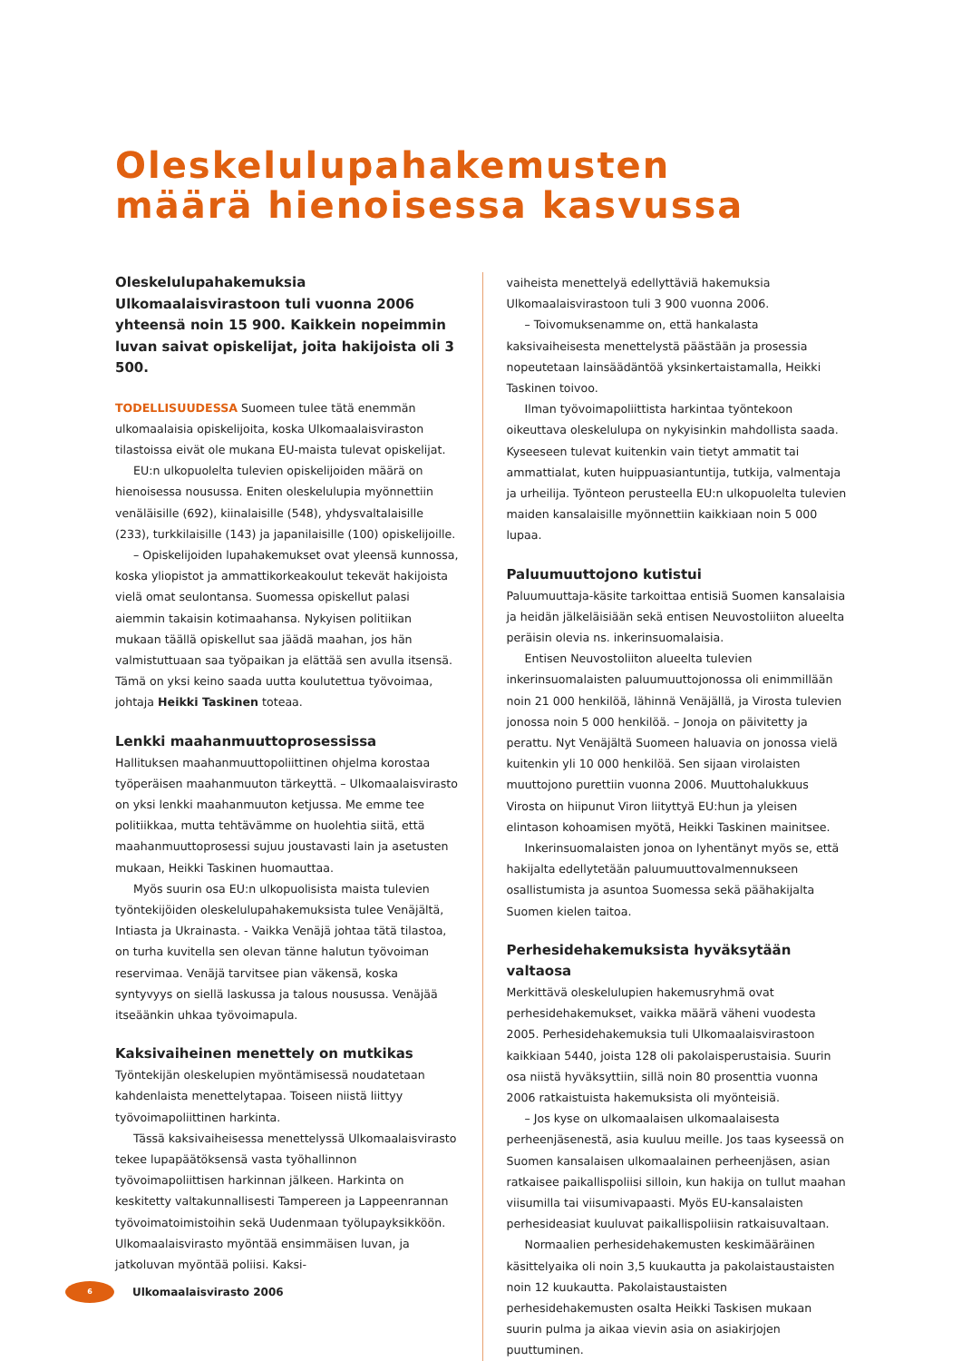Oleskelulupahakemusten
määrä hienoisessa kasvussa
Oleskelulupahakemuksia Ulkomaalaisvirastoon tuli vuonna 2006 yhteensä noin 15 900. Kaikkein nopeimmin luvan saivat opiskelijat, joita hakijoista oli 3 500.
TODELLISUUDESSA Suomeen tulee tätä enemmän ulkomaalaisia opiskelijoita, koska Ulkomaalaisviraston tilastoissa eivät ole mukana EU-maista tulevat opiskelijat.
EU:n ulkopuolelta tulevien opiskelijoiden määrä on hienoisessa nousussa. Eniten oleskelulupia myönnettiin venäläisille (692), kiinalaisille (548), yhdysvaltalaisille (233), turkkilaisille (143) ja japanilaisille (100) opiskelijoille.
– Opiskelijoiden lupahakemukset ovat yleensä kunnossa, koska yliopistot ja ammattikorkeakoulut tekevät hakijoista vielä omat seulontansa. Suomessa opiskellut palasi aiemmin takaisin kotimaahansa. Nykyisen politiikan mukaan täällä opiskellut saa jäädä maahan, jos hän valmistuttuaan saa työpaikan ja elättää sen avulla itsensä. Tämä on yksi keino saada uutta koulutettua työvoimaa, johtaja Heikki Taskinen toteaa.
Lenkki maahanmuuttoprosessissa
Hallituksen maahanmuuttopoliittinen ohjelma korostaa työperäisen maahanmuuton tärkeyttä. – Ulkomaalaisvirasto on yksi lenkki maahanmuuton ketjussa. Me emme tee politiikkaa, mutta tehtävämme on huolehtia siitä, että maahanmuuttoprosessi sujuu joustavasti lain ja asetusten mukaan, Heikki Taskinen huomauttaa.
Myös suurin osa EU:n ulkopuolisista maista tulevien työntekijöiden oleskelulupahakemuksista tulee Venäjältä, Intiasta ja Ukrainasta. - Vaikka Venäjä johtaa tätä tilastoa, on turha kuvitella sen olevan tänne halutun työvoiman reservimaa. Venäjä tarvitsee pian väkensä, koska syntyvyys on siellä laskussa ja talous nousussa. Venäjää itseäänkin uhkaa työvoimapula.
Kaksivaiheinen menettely on mutkikas
Työntekijän oleskelupien myöntämisessä noudatetaan kahdenlaista menettelytapaa. Toiseen niistä liittyy työvoimapoliittinen harkinta.
Tässä kaksivaiheisessa menettelyssä Ulkomaalaisvirasto tekee lupapäätöksensä vasta työhallinnon työvoimapoliittisen harkinnan jälkeen. Harkinta on keskitetty valtakunnallisesti Tampereen ja Lappeenrannan työvoimatoimistoihin sekä Uudenmaan työlupayksikköön. Ulkomaalaisvirasto myöntää ensimmäisen luvan, ja jatkoluvan myöntää poliisi. Kaksi-
vaiheista menettelyä edellyttäviä hakemuksia Ulkomaalaisvirastoon tuli 3 900 vuonna 2006.
– Toivomuksenamme on, että hankalasta kaksivaiheisesta menettelystä päästään ja prosessia nopeutetaan lainsäädäntöä yksinkertaistamalla, Heikki Taskinen toivoo.
Ilman työvoimapoliittista harkintaa työntekoon oikeuttava oleskelulupa on nykyisinkin mahdollista saada. Kyseeseen tulevat kuitenkin vain tietyt ammatit tai ammattialat, kuten huippuasiantuntija, tutkija, valmentaja ja urheilija. Työnteon perusteella EU:n ulkopuolelta tulevien maiden kansalaisille myönnettiin kaikkiaan noin 5 000 lupaa.
Paluumuuttojono kutistui
Paluumuuttaja-käsite tarkoittaa entisiä Suomen kansalaisia ja heidän jälkeläisiään sekä entisen Neuvostoliiton alueelta peräisin olevia ns. inkerinsuomalaisia.
Entisen Neuvostoliiton alueelta tulevien inkerinsuomalaisten paluumuuttojonossa oli enimmillään noin 21 000 henkilöä, lähinnä Venäjällä, ja Virosta tulevien jonossa noin 5 000 henkilöä. – Jonoja on päivitetty ja perattu. Nyt Venäjältä Suomeen haluavia on jonossa vielä kuitenkin yli 10 000 henkilöä. Sen sijaan virolaisten muuttojono purettiin vuonna 2006. Muuttohalukkuus Virosta on hiipunut Viron liityttyä EU:hun ja yleisen elintason kohoamisen myötä, Heikki Taskinen mainitsee.
Inkerinsuomalaisten jonoa on lyhentänyt myös se, että hakijalta edellytetään paluumuuttovalmennukseen osallistumista ja asuntoa Suomessa sekä päähakijalta Suomen kielen taitoa.
Perhesidehakemuksista hyväksytään valtaosa
Merkittävä oleskelulupien hakemusryhmä ovat perhesidehakemukset, vaikka määrä väheni vuodesta 2005. Perhesidehakemuksia tuli Ulkomaalaisvirastoon kaikkiaan 5440, joista 128 oli pakolaisperustaisia. Suurin osa niistä hyväksyttiin, sillä noin 80 prosenttia vuonna 2006 ratkaistuista hakemuksista oli myönteisiä.
– Jos kyse on ulkomaalaisen ulkomaalaisesta perheenjäsenestä, asia kuuluu meille. Jos taas kyseessä on Suomen kansalaisen ulkomaalainen perheenjäsen, asian ratkaisee paikallispoliisi silloin, kun hakija on tullut maahan viisumilla tai viisumivapaasti. Myös EU-kansalaisten perhesideasiat kuuluvat paikallispoliisin ratkaisuvaltaan.
Normaalien perhesidehakemusten keskimääräinen käsittelyaika oli noin 3,5 kuukautta ja pakolaistaustaisten noin 12 kuukautta. Pakolaistaustaisten perhesidehakemusten osalta Heikki Taskisen mukaan suurin pulma ja aikaa vievin asia on asiakirjojen puuttuminen.
6
Ulkomaalaisvirasto 2006